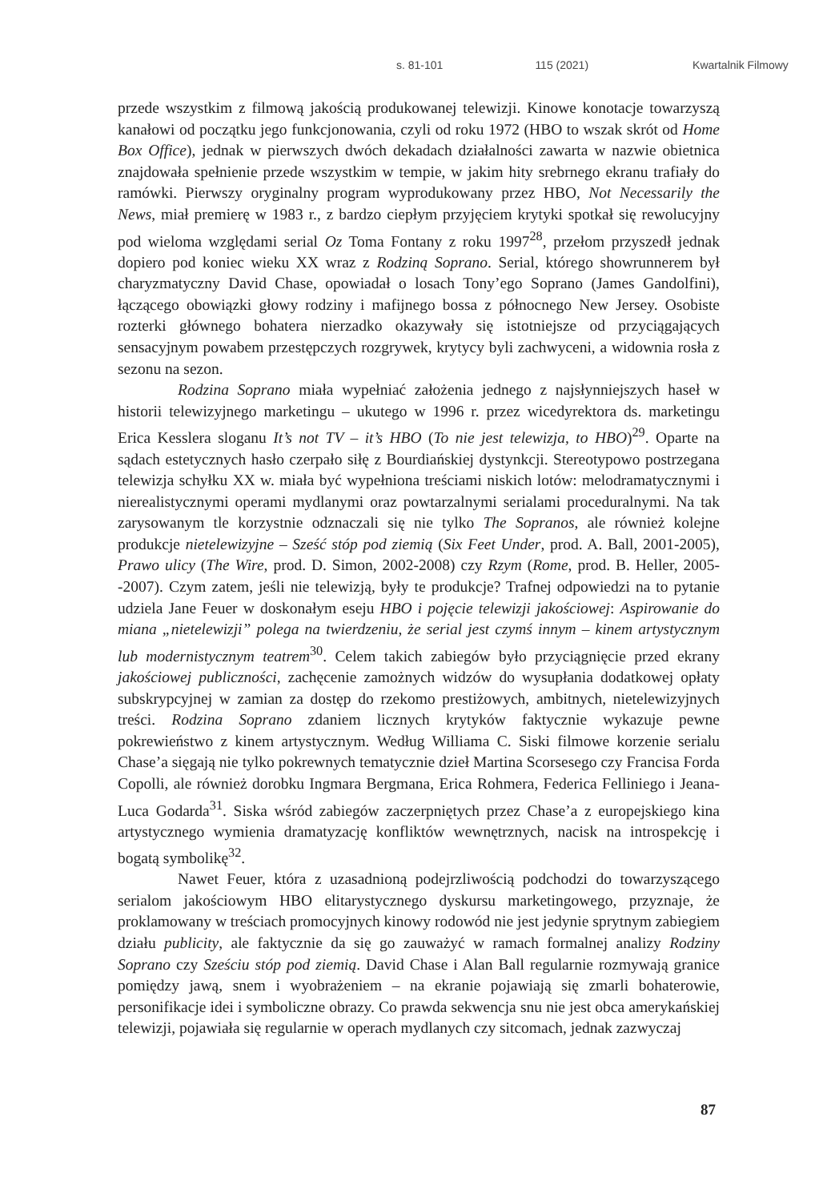s. 81-101 115 (2021) Kwartalnik Filmowy
przede wszystkim z filmową jakością produkowanej telewizji. Kinowe konotacje towarzyszą kanałowi od początku jego funkcjonowania, czyli od roku 1972 (HBO to wszak skrót od Home Box Office), jednak w pierwszych dwóch dekadach działalności zawarta w nazwie obietnica znajdowała spełnienie przede wszystkim w tempie, w jakim hity srebrnego ekranu trafiały do ramówki. Pierwszy oryginalny program wyprodukowany przez HBO, Not Necessarily the News, miał premierę w 1983 r., z bardzo ciepłym przyjęciem krytyki spotkał się rewolucyjny pod wieloma względami serial Oz Toma Fontany z roku 1997<sup>28</sup>, przełom przyszedł jednak dopiero pod koniec wieku XX wraz z Rodziną Soprano. Serial, którego showrunnerem był charyzmatyczny David Chase, opowiadał o losach Tony’ego Soprano (James Gandolfini), łączącego obowiązki głowy rodziny i mafijnego bossa z północnego New Jersey. Osobiste rozterki głównego bohatera nierzadko okazywały się istotniejsze od przyciągających sensacyjnym powabem przestępczych rozgrywek, krytycy byli zachwyceni, a widownia rosła z sezonu na sezon.
Rodzina Soprano miała wypełniać założenia jednego z najsłynniejszych haseł w historii telewizyjnego marketingu – ukutego w 1996 r. przez wicedyrektora ds. marketingu Erica Kesslera sloganu It’s not TV – it’s HBO (To nie jest telewizja, to HBO)<sup>29</sup>. Oparte na sądach estetycznych hasło czerpało siłę z Bourdiańskiej dystynkcji. Stereotypowo postrzegana telewizja schyłku XX w. miała być wypełniona treściami niskich lotów: melodramatycznymi i nierealistycznymi operami mydlanymi oraz powtarzalnymi serialami proceduralnymi. Na tak zarysowanym tle korzystnie odznaczali się nie tylko The Sopranos, ale również kolejne produkcje nietelewizyjne – Sześć stóp pod ziemią (Six Feet Under, prod. A. Ball, 2001-2005), Prawo ulicy (The Wire, prod. D. Simon, 2002-2008) czy Rzym (Rome, prod. B. Heller, 2005--2007). Czym zatem, jeśli nie telewizją, były te produkcje? Trafnej odpowiedzi na to pytanie udziela Jane Feuer w doskonałym eseju HBO i pojęcie telewizji jakościowej: Aspirowanie do miana „nietelewizji” polega na twierdzeniu, że serial jest czymś innym – kinem artystycznym lub modernistycznym teatrem<sup>30</sup>. Celem takich zabiegów było przyciągnięcie przed ekrany jakościowej publiczności, zachęcenie zamożnych widzów do wysupłania dodatkowej opłaty subskrypcyjnej w zamian za dostęp do rzekomo prestiżowych, ambitnych, nietelewizyjnych treści. Rodzina Soprano zdaniem licznych krytyków faktycznie wykazuje pewne pokrewieństwo z kinem artystycznym. Według Williama C. Siski filmowe korzenie serialu Chase’a sięgają nie tylko pokrewnych tematycznie dzieł Martina Scorsesego czy Francisa Forda Copolli, ale również dorobku Ingmara Bergmana, Erica Rohmera, Federica Felliniego i Jeana-Luca Godarda<sup>31</sup>. Siska wśród zabiegów zaczerpniętych przez Chase’a z europejskiego kina artystycznego wymienia dramatyzację konfliktów wewnętrznych, nacisk na introspekcję i bogatą symbolikę<sup>32</sup>.
Nawet Feuer, która z uzasadnioną podejrzliwością podchodzi do towarzyszącego serialom jakościowym HBO elitarystycznego dyskursu marketingowego, przyznaje, że proklamowany w treściach promocyjnych kinowy rodowód nie jest jedynie sprytnym zabiegiem działu publicity, ale faktycznie da się go zauważyć w ramach formalnej analizy Rodziny Soprano czy Sześciu stóp pod ziemią. David Chase i Alan Ball regularnie rozmywają granice pomiędzy jawą, snem i wyobrażeniem – na ekranie pojawiają się zmarli bohaterowie, personifikacje idei i symboliczne obrazy. Co prawda sekwencja snu nie jest obca amerykańskiej telewizji, pojawiała się regularnie w operach mydlanych czy sitcomach, jednak zazwyczaj
87